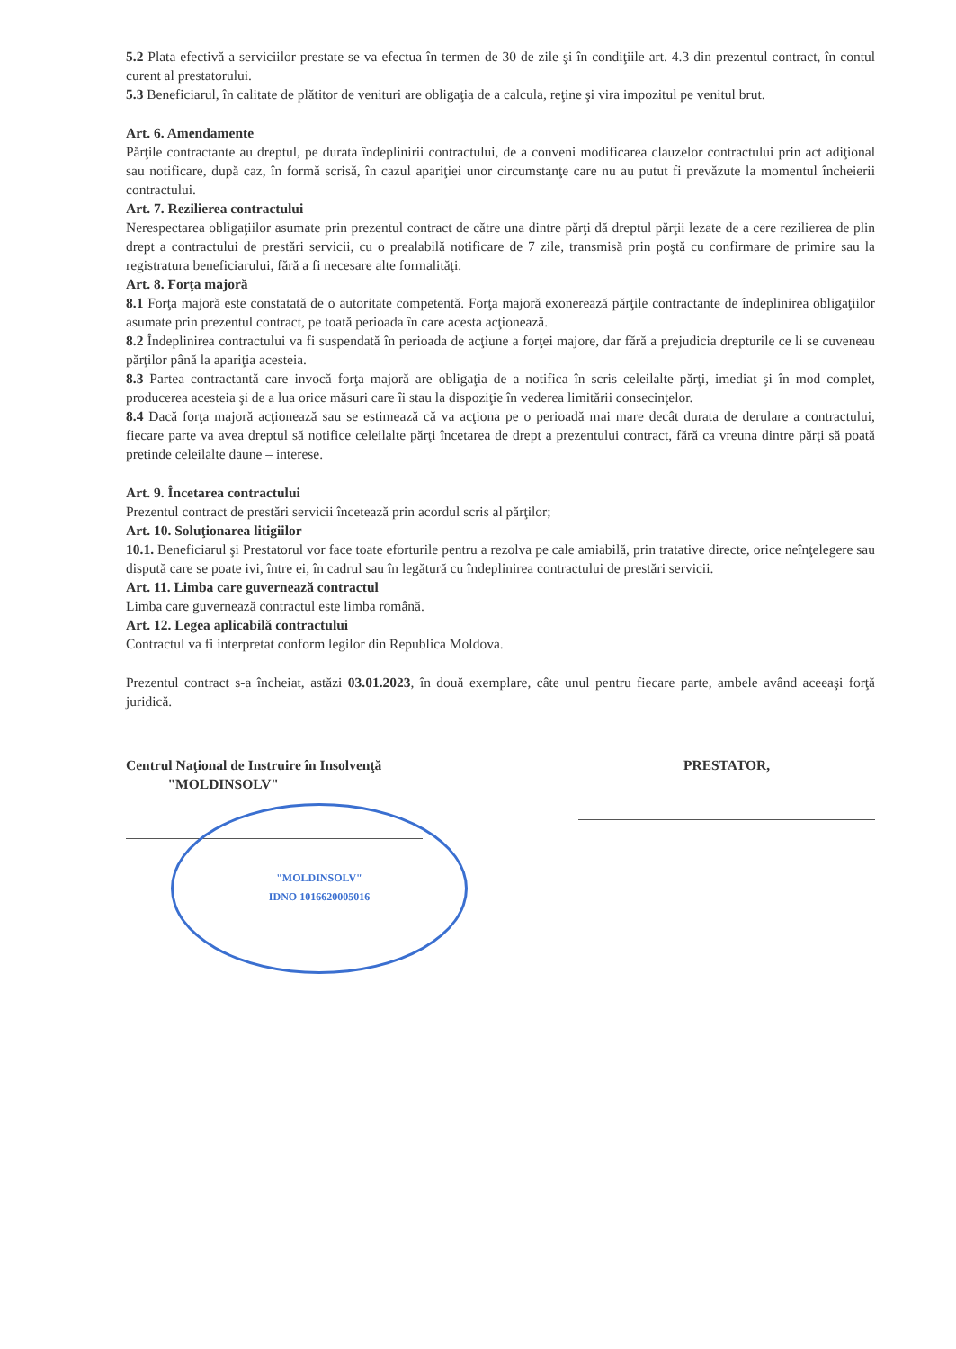5.2 Plata efectivă a serviciilor prestate se va efectua în termen de 30 de zile şi în condiţiile art. 4.3 din prezentul contract, în contul curent al prestatorului.
5.3 Beneficiarul, în calitate de plătitor de venituri are obligaţia de a calcula, reţine şi vira impozitul pe venitul brut.
Art. 6. Amendamente
Părţile contractante au dreptul, pe durata îndeplinirii contractului, de a conveni modificarea clauzelor contractului prin act adiţional sau notificare, după caz, în formă scrisă, în cazul apariţiei unor circumstanţe care nu au putut fi prevăzute la momentul încheierii contractului.
Art. 7. Rezilierea contractului
Nerespectarea obligaţiilor asumate prin prezentul contract de către una dintre părţi dă dreptul părţii lezate de a cere rezilierea de plin drept a contractului de prestări servicii, cu o prealabilă notificare de 7 zile, transmisă prin poştă cu confirmare de primire sau la registratura beneficiarului, fără a fi necesare alte formalităţi.
Art. 8. Forţa majoră
8.1 Forţa majoră este constatată de o autoritate competentă. Forţa majoră exonerează părţile contractante de îndeplinirea obligaţiilor asumate prin prezentul contract, pe toată perioada în care acesta acţionează.
8.2 Îndeplinirea contractului va fi suspendată în perioada de acţiune a forţei majore, dar fără a prejudicia drepturile ce li se cuveneau părţilor până la apariţia acesteia.
8.3 Partea contractantă care invocă forţa majoră are obligaţia de a notifica în scris celeilalte părţi, imediat şi în mod complet, producerea acesteia şi de a lua orice măsuri care îi stau la dispoziţie în vederea limitării consecinţelor.
8.4 Dacă forţa majoră acţionează sau se estimează că va acţiona pe o perioadă mai mare decât durata de derulare a contractului, fiecare parte va avea dreptul să notifice celeilalte părţi încetarea de drept a prezentului contract, fără ca vreuna dintre părţi să poată pretinde celeilalte daune – interese.
Art. 9. Încetarea contractului
Prezentul contract de prestări servicii încetează prin acordul scris al părţilor;
Art. 10. Soluţionarea litigiilor
10.1. Beneficiarul şi Prestatorul vor face toate eforturile pentru a rezolva pe cale amiabilă, prin tratative directe, orice neînţelegere sau dispută care se poate ivi, între ei, în cadrul sau în legătură cu îndeplinirea contractului de prestări servicii.
Art. 11. Limba care guvernează contractul
Limba care guvernează contractul este limba română.
Art. 12. Legea aplicabilă contractului
Contractul va fi interpretat conform legilor din Republica Moldova.
Prezentul contract s-a încheiat, astăzi 03.01.2023, în două exemplare, câte unul pentru fiecare parte, ambele având aceeaşi forţă juridică.
Centrul Naţional de Instruire în Insolvenţă
"MOLDINSOLV"
"MOLDINSOLV"
IDNO 1016620005016
PRESTATOR,